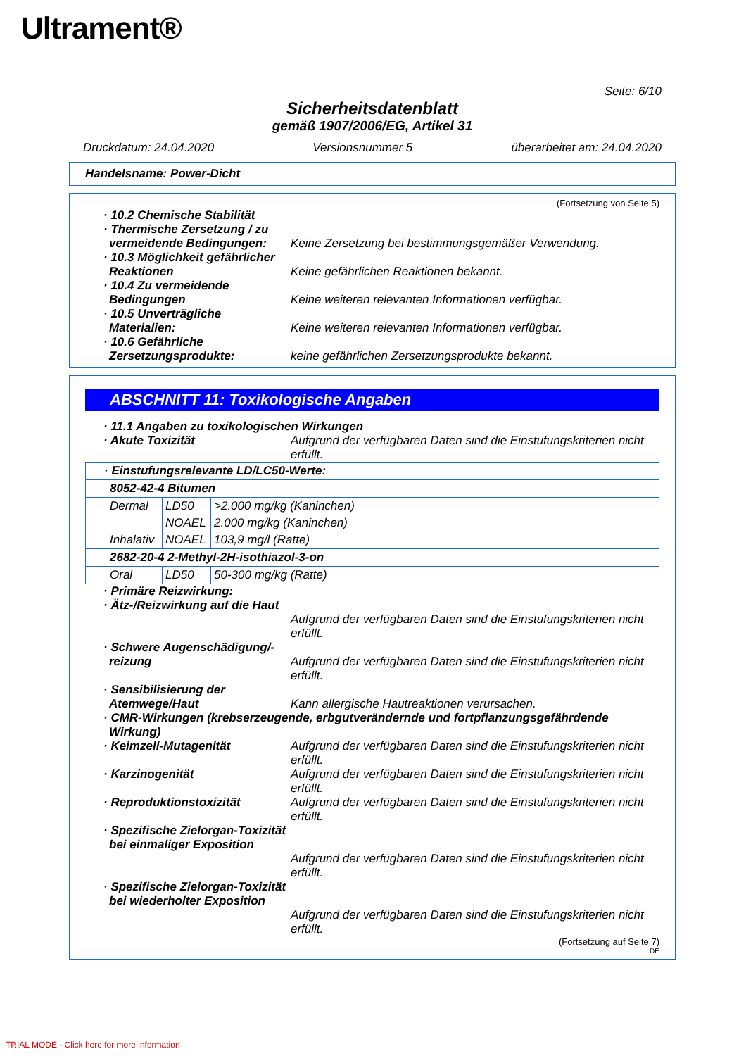Ultrament®
Seite: 6/10
Sicherheitsdatenblatt
gemäß 1907/2006/EG, Artikel 31
Druckdatum: 24.04.2020 Versionsnummer 5 überarbeitet am: 24.04.2020
Handelsname: Power-Dicht
(Fortsetzung von Seite 5)
· 10.2 Chemische Stabilität
· Thermische Zersetzung / zu vermeidende Bedingungen:
Keine Zersetzung bei bestimmungsgemäßer Verwendung.
· 10.3 Möglichkeit gefährlicher Reaktionen
Keine gefährlichen Reaktionen bekannt.
· 10.4 Zu vermeidende Bedingungen
Keine weiteren relevanten Informationen verfügbar.
· 10.5 Unverträgliche Materialien:
Keine weiteren relevanten Informationen verfügbar.
· 10.6 Gefährliche Zersetzungsprodukte:
keine gefährlichen Zersetzungsprodukte bekannt.
ABSCHNITT 11: Toxikologische Angaben
· 11.1 Angaben zu toxikologischen Wirkungen
· Akute Toxizität Aufgrund der verfügbaren Daten sind die Einstufungskriterien nicht erfüllt.
| · Einstufungsrelevante LD/LC50-Werte: | | |
| 8052-42-4 Bitumen | | |
| Dermal | LD50 | >2.000 mg/kg (Kaninchen) |
| | NOAEL | 2.000 mg/kg (Kaninchen) |
| Inhalativ | NOAEL | 103,9 mg/l (Ratte) |
| 2682-20-4 2-Methyl-2H-isothiazol-3-on | | |
| Oral | LD50 | 50-300 mg/kg (Ratte) |
· Primäre Reizwirkung:
· Ätz-/Reizwirkung auf die Haut
Aufgrund der verfügbaren Daten sind die Einstufungskriterien nicht erfüllt.
· Schwere Augenschädigung/-reizung
Aufgrund der verfügbaren Daten sind die Einstufungskriterien nicht erfüllt.
· Sensibilisierung der Atemwege/Haut
Kann allergische Hautreaktionen verursachen.
· CMR-Wirkungen (krebserzeugende, erbgutverändernde und fortpflanzungsgefährdende Wirkung)
· Keimzell-Mutagenität Aufgrund der verfügbaren Daten sind die Einstufungskriterien nicht erfüllt.
· Karzinogenität Aufgrund der verfügbaren Daten sind die Einstufungskriterien nicht erfüllt.
· Reproduktionstoxizität Aufgrund der verfügbaren Daten sind die Einstufungskriterien nicht erfüllt.
· Spezifische Zielorgan-Toxizität bei einmaliger Exposition
Aufgrund der verfügbaren Daten sind die Einstufungskriterien nicht erfüllt.
· Spezifische Zielorgan-Toxizität bei wiederholter Exposition
Aufgrund der verfügbaren Daten sind die Einstufungskriterien nicht erfüllt.
(Fortsetzung auf Seite 7)
DE
TRIAL MODE - Click here for more information